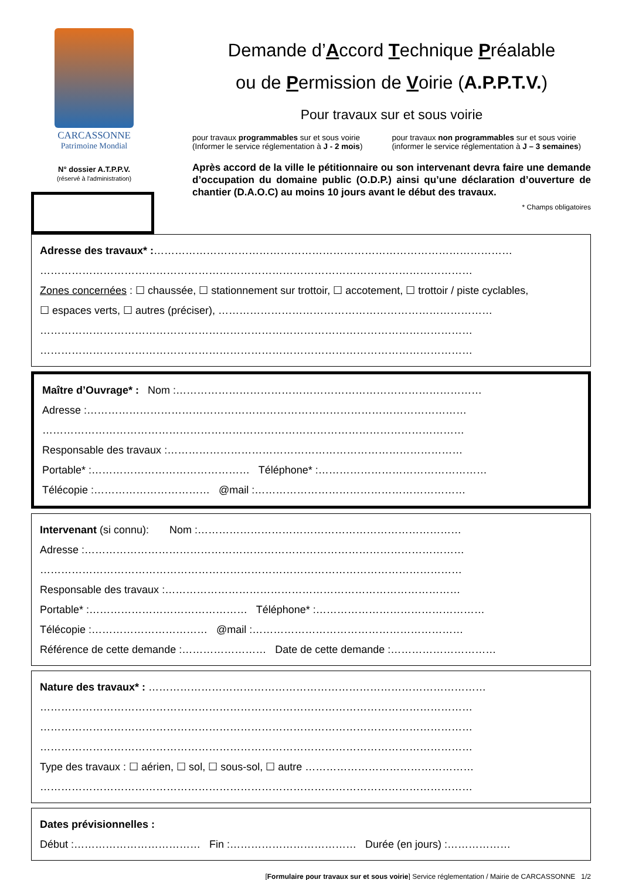CARCASSONNE
Patrimoine Mondial
N° dossier A.T.P.P.V.
(réservé à l'administration)
Demande d’Accord Technique Préalable
ou de Permission de Voirie (A.P.P.T.V.)
Pour travaux sur et sous voirie
pour travaux programmables sur et sous voirie
(Informer le service réglementation à J - 2 mois)
pour travaux non programmables sur et sous voirie
(informer le service réglementation à J – 3 semaines)
Après accord de la ville le pétitionnaire ou son intervenant devra faire une demande d’occupation du domaine public (O.D.P.) ainsi qu’une déclaration d’ouverture de chantier (D.A.O.C) au moins 10 jours avant le début des travaux.
* Champs obligatoires
Adresse des travaux* :…………………………………………………………………………………………
……………………………………………………………………………………………………………
Zones concernées : ☐ chaussée, ☐ stationnement sur trottoir, ☐ accotement, ☐ trottoir / piste cyclables,
☐ espaces verts, ☐ autres (préciser), ……………………………………………………………………
……………………………………………………………………………………………………………
……………………………………………………………………………………………………………
Maître d’Ouvrage* : Nom :……………………………………………………………………………
Adresse :………………………………………………………………………………………………
…………………………………………………………………………………………………………
Responsable des travaux :…………………………………………………………………………
Portable* :……………………………………… Téléphone* :…………………………………………
Télécopie :…………………………… @mail :……………………………………………………
Intervenant (si connu): Nom :…………………………………………………………………
Adresse :………………………………………………………………………………………………
…………………………………………………………………………………………………………
Responsable des travaux :…………………………………………………………………………
Portable* :……………………………………… Téléphone* :…………………………………………
Télécopie :…………………………… @mail :……………………………………………………
Référence de cette demande :…………………… Date de cette demande :…………………………
Nature des travaux* : ……………………………………………………………………………………
……………………………………………………………………………………………………………
……………………………………………………………………………………………………………
……………………………………………………………………………………………………………
Type des travaux : ☐ aérien, ☐ sol, ☐ sous-sol, ☐ autre …………………………………………
……………………………………………………………………………………………………………
Dates prévisionnelles :
Début :……………………………… Fin :……………………………… Durée (en jours) :………………
[Formulaire pour travaux sur et sous voirie] Service réglementation / Mairie de CARCASSONNE 1/2